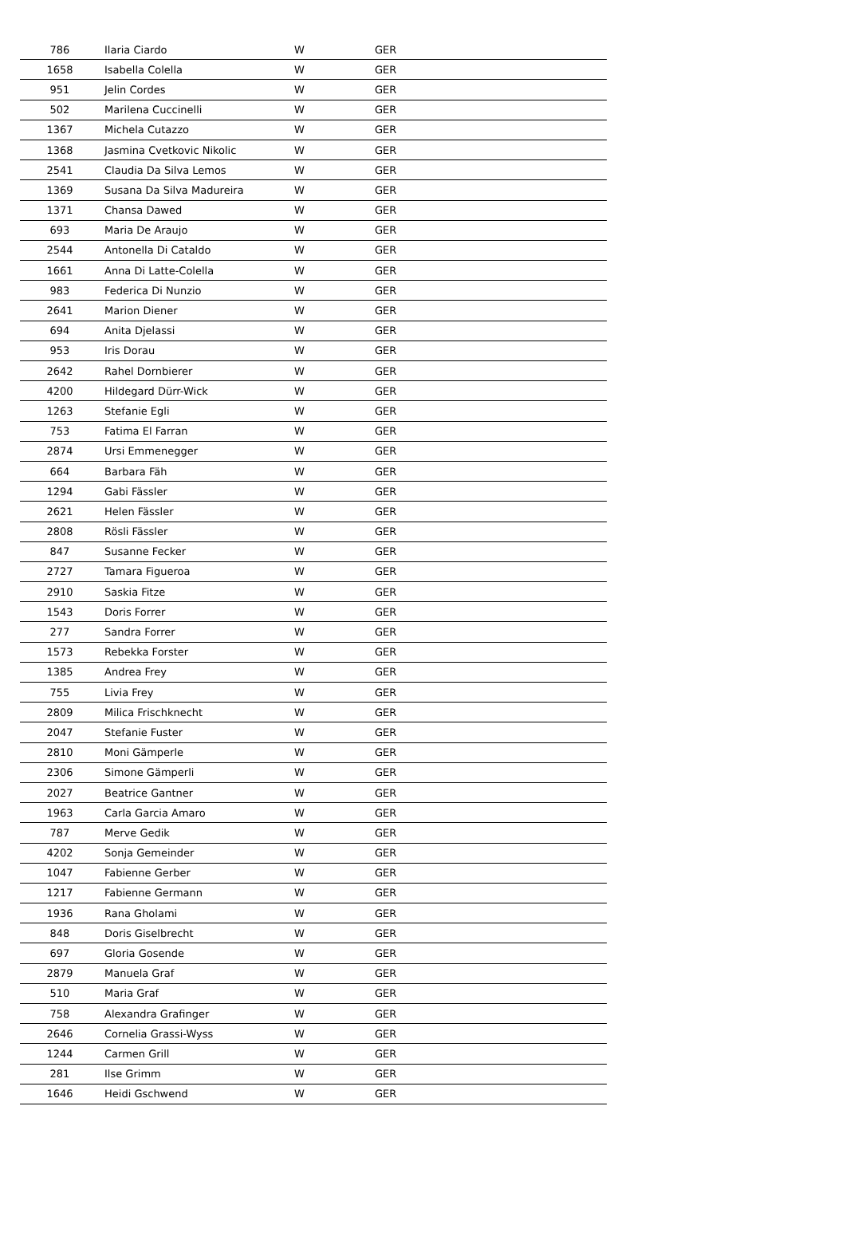| 786 | Ilaria Ciardo | W | GER |
| 1658 | Isabella Colella | W | GER |
| 951 | Jelin Cordes | W | GER |
| 502 | Marilena Cuccinelli | W | GER |
| 1367 | Michela Cutazzo | W | GER |
| 1368 | Jasmina Cvetkovic Nikolic | W | GER |
| 2541 | Claudia Da Silva Lemos | W | GER |
| 1369 | Susana Da Silva Madureira | W | GER |
| 1371 | Chansa Dawed | W | GER |
| 693 | Maria De Araujo | W | GER |
| 2544 | Antonella Di Cataldo | W | GER |
| 1661 | Anna Di Latte-Colella | W | GER |
| 983 | Federica Di Nunzio | W | GER |
| 2641 | Marion Diener | W | GER |
| 694 | Anita Djelassi | W | GER |
| 953 | Iris Dorau | W | GER |
| 2642 | Rahel Dornbierer | W | GER |
| 4200 | Hildegard Dürr-Wick | W | GER |
| 1263 | Stefanie Egli | W | GER |
| 753 | Fatima El Farran | W | GER |
| 2874 | Ursi Emmenegger | W | GER |
| 664 | Barbara Fäh | W | GER |
| 1294 | Gabi Fässler | W | GER |
| 2621 | Helen Fässler | W | GER |
| 2808 | Rösli Fässler | W | GER |
| 847 | Susanne Fecker | W | GER |
| 2727 | Tamara Figueroa | W | GER |
| 2910 | Saskia Fitze | W | GER |
| 1543 | Doris Forrer | W | GER |
| 277 | Sandra Forrer | W | GER |
| 1573 | Rebekka Forster | W | GER |
| 1385 | Andrea Frey | W | GER |
| 755 | Livia Frey | W | GER |
| 2809 | Milica Frischknecht | W | GER |
| 2047 | Stefanie Fuster | W | GER |
| 2810 | Moni Gämperle | W | GER |
| 2306 | Simone Gämperli | W | GER |
| 2027 | Beatrice Gantner | W | GER |
| 1963 | Carla Garcia Amaro | W | GER |
| 787 | Merve Gedik | W | GER |
| 4202 | Sonja Gemeinder | W | GER |
| 1047 | Fabienne Gerber | W | GER |
| 1217 | Fabienne Germann | W | GER |
| 1936 | Rana Gholami | W | GER |
| 848 | Doris Giselbrecht | W | GER |
| 697 | Gloria Gosende | W | GER |
| 2879 | Manuela Graf | W | GER |
| 510 | Maria Graf | W | GER |
| 758 | Alexandra Grafinger | W | GER |
| 2646 | Cornelia Grassi-Wyss | W | GER |
| 1244 | Carmen Grill | W | GER |
| 281 | Ilse Grimm | W | GER |
| 1646 | Heidi Gschwend | W | GER |